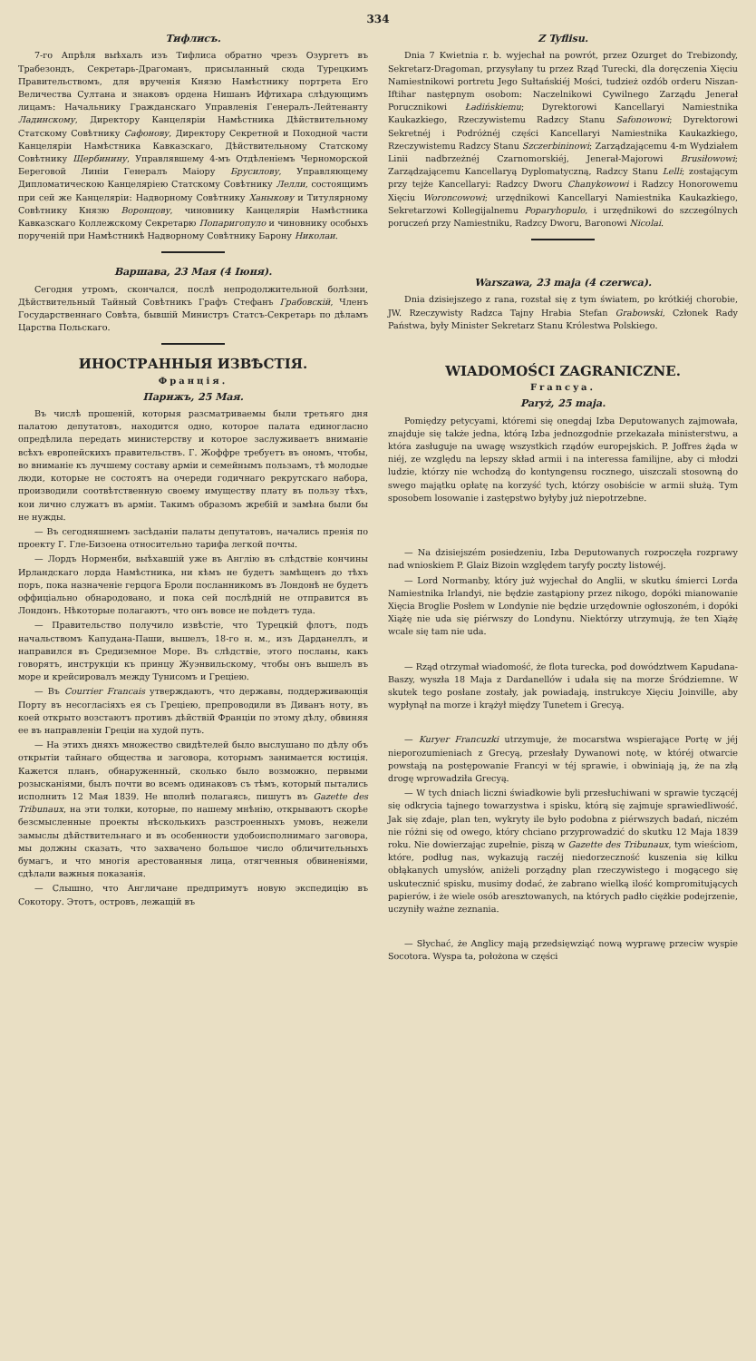334
Тифлисъ.
7-го Апрѣля выѣхалъ изъ Тифлиса обратно чрезъ Озургетъ въ Трабезондъ, Секретарь-Драгоманъ, присыланный сюда Турецкимъ Правительствомъ, для врученія Князю Намѣстнику портрета Его Величества Султана и знаковъ ордена Нишанъ Ифтихара слѣдующимъ лицамъ: Начальнику Гражданскаго Управленія Генералъ-Лейтенанту Ладинскому, Директору Канцеляріи Намѣстника Дѣйствительному Статскому Совѣтнику Сафонову, Директору Секретной и Походной части Канцеляріи Намѣстника Кавказскаго, Дѣйствительному Статскому Совѣтнику Щербинину, Управлявшему 4-мъ Отдѣленіемъ Черноморской Береговой Линіи Генералъ Маіору Брусилову, Управляющему Дипломатическою Канцеляріею Статскому Совѣтнику Лелли, состоящимъ при сей же Канцеляріи: Надворному Совѣтнику Ханыкову и Титулярному Совѣтнику Князю Воронцову, чиновнику Канцеляріи Намѣстника Кавказскаго Коллежскому Секретарю Попаригопуло и чиновнику особыхъ порученій при Намѣстникѣ Надворному Совѣтнику Барону Николаи.
Варшава, 23 Мая (4 Іюня).
Сегодня утромъ, скончался, послѣ непродолжительной болѣзни, Дѣйствительный Тайный Совѣтникъ Графъ Стефанъ Грабовскій, Членъ Государственнаго Совѣта, бывшій Министръ Статсъ-Секретарь по дѣламъ Царства Польскаго.
ИНОСТРАННЫЯ ИЗВѢСТІЯ.
Франція.
Парижъ, 25 Мая.
Въ числѣ прошеній, которыя разсматриваемы были третьяго дня палатою депутатовъ, находится одно, которое палата единогласно опредѣлила передать министерству и которое заслуживаетъ вниманіе всѣхъ европейскихъ правительствъ. Г. Жоффре требуетъ въ ономъ, чтобы, во вниманіе къ лучшему составу арміи и семейнымъ пользамъ, тѣ молодые люди, которые не состоятъ на очереди годичнаго рекрутскаго набора, производили соотвѣтственную своему имуществу плату въ пользу тѣхъ, кои лично служатъ въ арміи. Такимъ образомъ жребій и замѣна были бы не нужды.
— Въ сегодняшнемъ засѣданіи палаты депутатовъ, начались пренія по проекту Г. Гле-Бизоена относительно тарифа легкой почты.
— Лордъ Норменби, выѣхавшій уже въ Англію въ слѣдствіе кончины Ирландскаго лорда Намѣстника, ни кѣмъ не будетъ замѣщенъ до тѣхъ поръ, пока назначеніе герцога Броли посланникомъ въ Лондонѣ не будетъ оффиціально обнародовано, и пока сей послѣдній не отправится въ Лондонъ. Нѣкоторые полагаютъ, что онъ вовсе не поѣдетъ туда.
— Правительство получило извѣстіе, что Турецкій флотъ, подъ начальствомъ Капудана-Паши, вышелъ, 18-го н. м., изъ Дарданеллъ, и направился въ Средиземное Море. Въ слѣдствіе, этого посланы, какъ говорятъ, инструкціи къ принцу Жуэнвильскому, чтобы онъ вышелъ въ море и крейсировалъ между Тунисомъ и Греціею.
— Въ Courrier Francais утверждаютъ, что державы, поддерживающія Порту въ несогласіяхъ ея съ Греціею, препроводили въ Диванъ ноту, въ коей открыто возстаютъ противъ дѣйствій Франціи по этому дѣлу, обвиняя ее въ направленіи Греціи на худой путь.
— На этихъ дняхъ множество свидѣтелей было выслушано по дѣлу объ открытіи тайнаго общества и заговора, которымъ занимается юстиція. Кажется планъ, обнаруженный, сколько было возможно, первыми розысканіями, былъ почти во всемъ одинаковъ съ тѣмъ, который пытались исполнить 12 Мая 1839. Не вполнѣ полагаясь, пишутъ въ Gazette des Tribunaux, на эти толки, которые, по нашему мнѣнію, открываютъ скорѣе безсмысленные проекты нѣсколькихъ разстроенныхъ умовъ, нежели замыслы дѣйствительнаго и въ особенности удобоисполнимаго заговора, мы должны сказать, что захвачено большое число обличительныхъ бумагъ, и что многія арестованныя лица, отягченныя обвиненіями, сдѣлали важныя показанія.
— Слышно, что Англичане предпримутъ новую экспедицію въ Сокотору. Этотъ, островъ, лежащій въ
Z Tyflisu.
Dnia 7 Kwietnia r. b. wyjechał na powrót, przez Ozurget do Trebizondy, Sekretarz-Dragoman, przysyłany tu przez Rząd Turecki, dla doręczenia Xięciu Namiestnikowi portretu Jego Sułtańskiéj Mości, tudzież ozdób orderu Niszan-Iftihar następnym osobom: Naczelnikowi Cywilnego Zarządu Jenerał Porucznikowi Ładińskiemu; Dyrektorowi Kancellaryi Namiestnika Kaukazkiego, Rzeczywistemu Radzcy Stanu Safonowowi; Dyrektorowi Sekretnéj i Podróżnéj części Kancellaryi Namiestnika Kaukazkiego, Rzeczywistemu Radzcy Stanu Szczerbininowi; Zarządzającemu 4-m Wydziałem Linii nadbrzeżnéj Czarnomorskiéj, Jenerał-Majorowi Brusiłowowi; Zarządzającemu Kancellaryą Dyplomatyczną, Radzcy Stanu Lelli; zostającym przy tejże Kancellaryi: Radzcy Dworu Chanykowowi i Radzcy Honorowemu Xięciu Woroncowowi; urzędnikowi Kancellaryi Namiestnika Kaukazkiego, Sekretarzowi Kollegijalnemu Poparyhopulo, i urzędnikowi do szczególnych poruczeń przy Namiestniku, Radzcy Dworu, Baronowi Nicolai.
Warszawa, 23 maja (4 czerwca).
Dnia dzisiejszego z rana, rozstał się z tym światem, po krótkiéj chorobie, JW. Rzeczywisty Radzca Tajny Hrabia Stefan Grabowski, Członek Rady Państwa, były Minister Sekretarz Stanu Królestwa Polskiego.
WIADOMOŚCI ZAGRANICZNE.
Francya.
Paryż, 25 maja.
Pomiędzy petycyami, któremi się onegdaj Izba Deputowanych zajmowała, znajduje się także jedna, którą Izba jednozgodnie przekazała ministerstwu, a która zasługuje na uwagę wszystkich rządów europejskich. P. Joffres żąda w niéj, ze względu na lepszy skład armii i na interessa familijne, aby ci młodzi ludzie, którzy nie wchodzą do kontyngensu rocznego, uiszczali stosowną do swego majątku opłatę na korzyść tych, którzy osobiście w armii służą. Tym sposobem losowanie i zastępstwo byłyby już niepotrzebne.
— Na dzisiejszém posiedzeniu, Izba Deputowanych rozpoczęła rozprawy nad wnioskiem P. Glaiz Bizoin względem taryfy poczty listowéj.
— Lord Normanby, który już wyjechał do Anglii, w skutku śmierci Lorda Namiestnika Irlandyi, nie będzie zastąpiony przez nikogo, dopóki mianowanie Xięcia Broglie Posłem w Londynie nie będzie urzędownie ogłoszoném, i dopóki Xiążę nie uda się piérwszy do Londynu. Niektórzy utrzymują, że ten Xiążę wcale się tam nie uda.
— Rząd otrzymał wiadomość, że flota turecka, pod dowództwem Kapudana-Baszy, wyszła 18 Maja z Dardanellów i udała się na morze Śródziemne. W skutek tego posłane zostały, jak powiadają, instrukcye Xięciu Joinville, aby wypłynął na morze i krążył między Tunetem i Grecyą.
— Kuryer Francuzki utrzymuje, że mocarstwa wspierające Portę w jéj nieporozumieniach z Grecyą, przesłały Dywanowi notę, w któréj otwarcie powstają na postępowanie Francyi w téj sprawie, i obwiniają ją, że na złą drogę wprowadziła Grecyą.
— W tych dniach liczni świadkowie byli przesłuchiwani w sprawie tyczącéj się odkrycia tajnego towarzystwa i spisku, którą się zajmuje sprawiedliwość. Jak się zdaje, plan ten, wykryty ile było podobna z piérwszych badań, niczém nie różni się od owego, który chciano przyprowadzić do skutku 12 Maja 1839 roku. Nie dowierzając zupełnie, piszą w Gazette des Tribunaux, tym wieściom, które, podług nas, wykazują raczéj niedorzeczność kuszenia się kilku obłąkanych umysłów, aniżeli porządny plan rzeczywistego i mogącego się uskutecznić spisku, musimy dodać, że zabrano wielką ilość kompromitujących papierów, i że wiele osób aresztowanych, na których padło ciężkie podejrzenie, uczyniły ważne zeznania.
— Słychać, że Anglicy mają przedsięwziąć nową wyprawę przeciw wyspie Socotora. Wyspa ta, położona w części